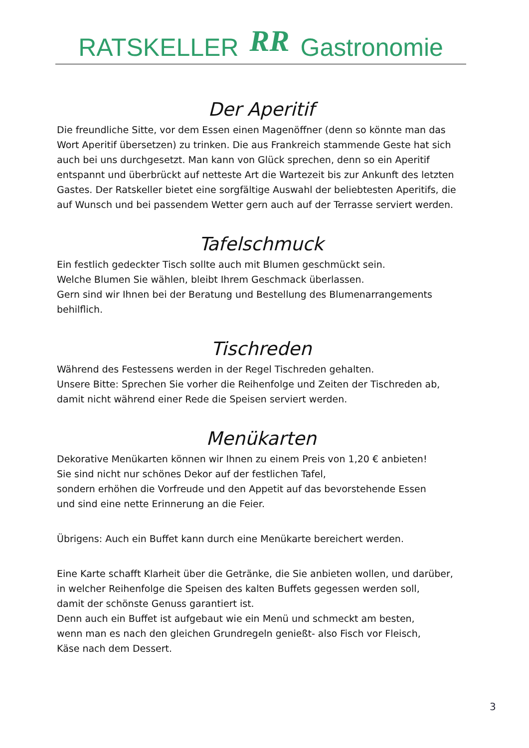RATSKELLER RR Gastronomie
Der Aperitif
Die freundliche Sitte, vor dem Essen einen Magenöffner (denn so könnte man das Wort Aperitif übersetzen) zu trinken. Die aus Frankreich stammende Geste hat sich auch bei uns durchgesetzt. Man kann von Glück sprechen, denn so ein Aperitif entspannt und überbrückt auf netteste Art die Wartezeit bis zur Ankunft des letzten Gastes. Der Ratskeller bietet eine sorgfältige Auswahl der beliebtesten Aperitifs, die auf Wunsch und bei passendem Wetter gern auch auf der Terrasse serviert werden.
Tafelschmuck
Ein festlich gedeckter Tisch sollte auch mit Blumen geschmückt sein.
Welche Blumen Sie wählen, bleibt Ihrem Geschmack überlassen.
Gern sind wir Ihnen bei der Beratung und Bestellung des Blumenarrangements behilflich.
Tischreden
Während des Festessens werden in der Regel Tischreden gehalten.
Unsere Bitte: Sprechen Sie vorher die Reihenfolge und Zeiten der Tischreden ab, damit nicht während einer Rede die Speisen serviert werden.
Menükarten
Dekorative Menükarten können wir Ihnen zu einem Preis von 1,20 € anbieten!
Sie sind nicht nur schönes Dekor auf der festlichen Tafel,
sondern erhöhen die Vorfreude und den Appetit auf das bevorstehende Essen
und sind eine nette Erinnerung an die Feier.
Übrigens: Auch ein Buffet kann durch eine Menükarte bereichert werden.
Eine Karte schafft Klarheit über die Getränke, die Sie anbieten wollen, und darüber,
in welcher Reihenfolge die Speisen des kalten Buffets gegessen werden soll,
damit der schönste Genuss garantiert ist.
Denn auch ein Buffet ist aufgebaut wie ein Menü und schmeckt am besten,
wenn man es nach den gleichen Grundregeln genießt- also Fisch vor Fleisch,
Käse nach dem Dessert.
3